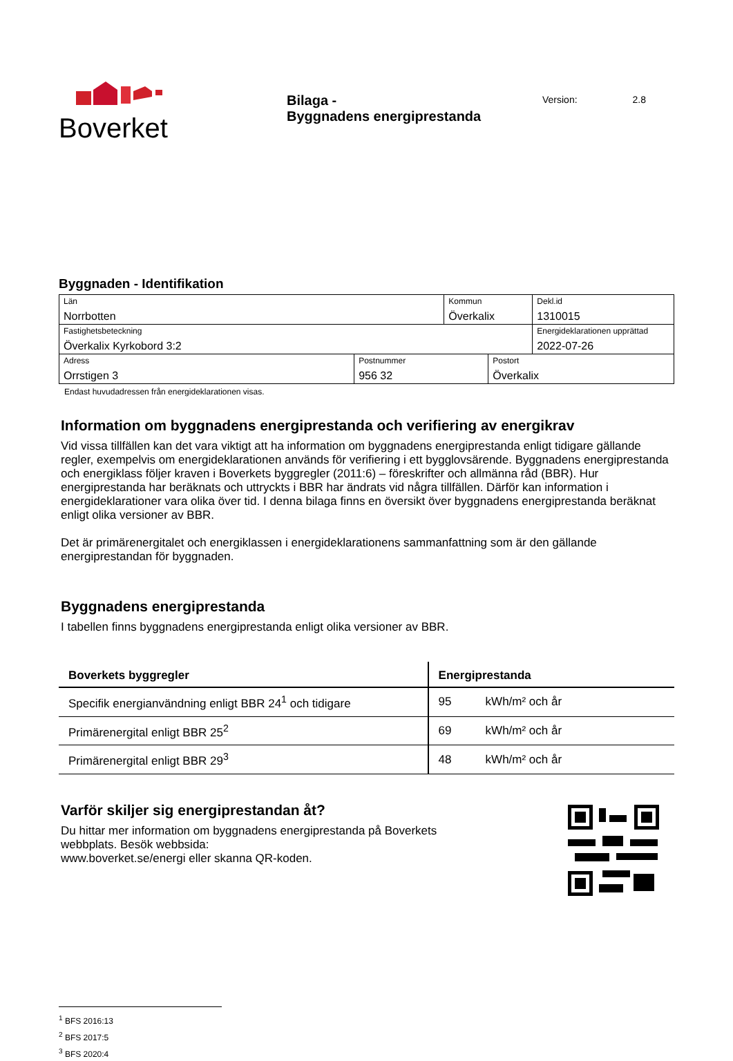Boverket
Bilaga -
Byggnadens energiprestanda
Version: 2.8
Byggnaden - Identifikation
| Län Norrbotten | | Kommun Överkalix | | Dekl.id 1310015 |
| Fastighetsbeteckning Överkalix Kyrkobord 3:2 | | | | Energideklarationen upprättad 2022-07-26 |
| Adress Orrstigen 3 | Postnummer 956 32 | | Postort Överkalix | |
Endast huvudadressen från energideklarationen visas.
Information om byggnadens energiprestanda och verifiering av energikrav
Vid vissa tillfällen kan det vara viktigt att ha information om byggnadens energiprestanda enligt tidigare gällande regler, exempelvis om energideklarationen används för verifiering i ett bygglovsärende. Byggnadens energiprestanda och energiklass följer kraven i Boverkets byggregler (2011:6) – föreskrifter och allmänna råd (BBR). Hur energiprestanda har beräknats och uttryckts i BBR har ändrats vid några tillfällen. Därför kan information i energideklarationer vara olika över tid. I denna bilaga finns en översikt över byggnadens energiprestanda beräknat enligt olika versioner av BBR.
Det är primärenergitalet och energiklassen i energideklarationens sammanfattning som är den gällande energiprestandan för byggnaden.
Byggnadens energiprestanda
I tabellen finns byggnadens energiprestanda enligt olika versioner av BBR.
| Boverkets byggregler | Energiprestanda | |
| --- | --- | --- |
| Specifik energianvändning enligt BBR 24<sup>1</sup> och tidigare | 95 | kWh/m² och år |
| Primärenergital enligt BBR 25<sup>2</sup> | 69 | kWh/m² och år |
| Primärenergital enligt BBR 29<sup>3</sup> | 48 | kWh/m² och år |
Varför skiljer sig energiprestandan åt?
Du hittar mer information om byggnadens energiprestanda på Boverkets
webbplats. Besök webbsida:
www.boverket.se/energi eller skanna QR-koden.
<sup>1</sup> BFS 2016:13
<sup>2</sup> BFS 2017:5
<sup>3</sup> BFS 2020:4